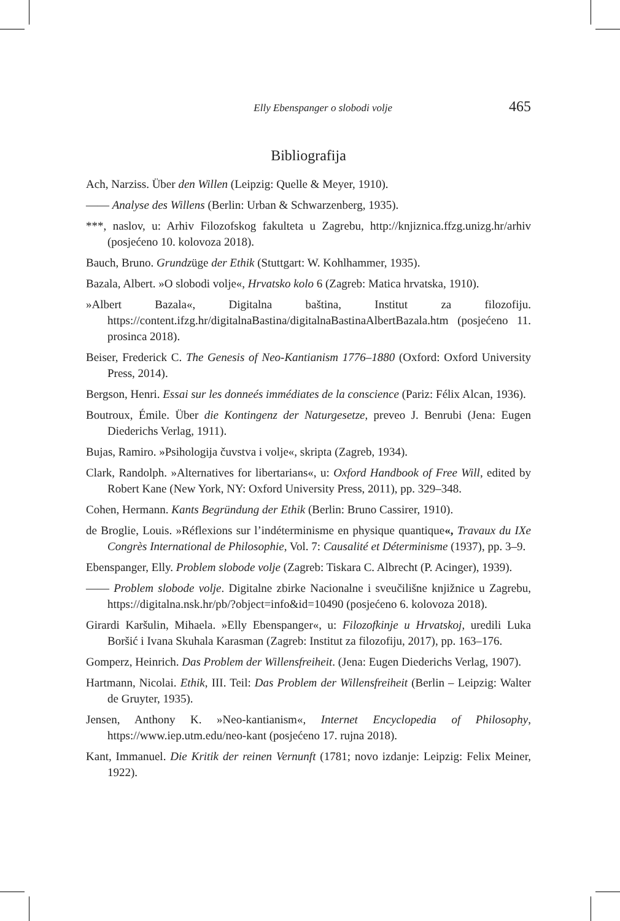Elly Ebenspanger o slobodi volje 465
Bibliografija
Ach, Narziss. Über den Willen (Leipzig: Quelle & Meyer, 1910).
—— Analyse des Willens (Berlin: Urban & Schwarzenberg, 1935).
***, naslov, u: Arhiv Filozofskog fakulteta u Zagrebu, http://knjiznica.ffzg.unizg.hr/arhiv (posjećeno 10. kolovoza 2018).
Bauch, Bruno. Grundzüge der Ethik (Stuttgart: W. Kohlhammer, 1935).
Bazala, Albert. »O slobodi volje«, Hrvatsko kolo 6 (Zagreb: Matica hrvatska, 1910).
»Albert Bazala«, Digitalna baština, Institut za filozofiju. https://content.ifzg.hr/digitalnaBastina/digitalnaBastinaAlbertBazala.htm (posjećeno 11. prosinca 2018).
Beiser, Frederick C. The Genesis of Neo-Kantianism 1776–1880 (Oxford: Oxford University Press, 2014).
Bergson, Henri. Essai sur les donneés immédiates de la conscience (Pariz: Félix Alcan, 1936).
Boutroux, Émile. Über die Kontingenz der Naturgesetze, preveo J. Benrubi (Jena: Eugen Diederichs Verlag, 1911).
Bujas, Ramiro. »Psihologija čuvstva i volje«, skripta (Zagreb, 1934).
Clark, Randolph. »Alternatives for libertarians«, u: Oxford Handbook of Free Will, edited by Robert Kane (New York, NY: Oxford University Press, 2011), pp. 329–348.
Cohen, Hermann. Kants Begründung der Ethik (Berlin: Bruno Cassirer, 1910).
de Broglie, Louis. »Réflexions sur l’indéterminisme en physique quantique«, Travaux du IXe Congrès International de Philosophie, Vol. 7: Causalité et Déterminisme (1937), pp. 3–9.
Ebenspanger, Elly. Problem slobode volje (Zagreb: Tiskara C. Albrecht (P. Acinger), 1939).
—— Problem slobode volje. Digitalne zbirke Nacionalne i sveučilišne knjižnice u Zagrebu, https://digitalna.nsk.hr/pb/?object=info&id=10490 (posjećeno 6. kolovoza 2018).
Girardi Karšulin, Mihaela. »Elly Ebenspanger«, u: Filozofkinje u Hrvatskoj, uredili Luka Boršić i Ivana Skuhala Karasman (Zagreb: Institut za filozofiju, 2017), pp. 163–176.
Gomperz, Heinrich. Das Problem der Willensfreiheit. (Jena: Eugen Diederichs Verlag, 1907).
Hartmann, Nicolai. Ethik, III. Teil: Das Problem der Willensfreiheit (Berlin – Leipzig: Walter de Gruyter, 1935).
Jensen, Anthony K. »Neo-kantianism«, Internet Encyclopedia of Philosophy, https://www.iep.utm.edu/neo-kant (posjećeno 17. rujna 2018).
Kant, Immanuel. Die Kritik der reinen Vernunft (1781; novo izdanje: Leipzig: Felix Meiner, 1922).